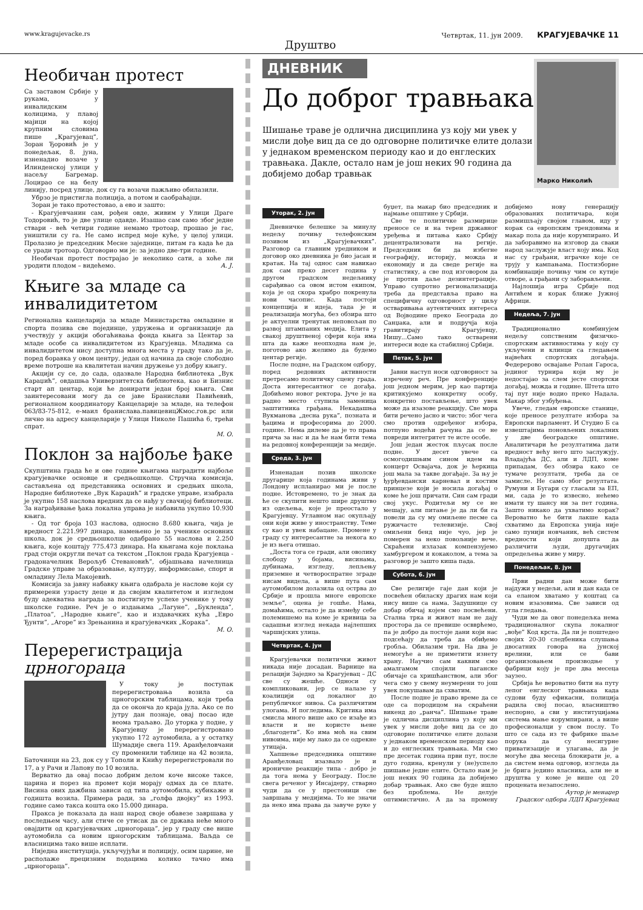www.kragujevacke.rs
Друштво Четвртак, 11. јун 2009. КРАГУЈЕВАЧКЕ 11
Необичан протест
Са заставом Србије у рукама, у инвалидским колицима, у плавој мајици на којој крупним словима пише „Крагујевац”, Зоран Ђоровић је у понедељак, 8. јуна, изненадио возаче у Илинденској улици у насељу Багремар. Лоцирао се на белу линију, посред улице, док су га возачи пажљиво обилазили.
Убрзо је пристигла полиција, а потом и саобраћајци.
Зоран је тако протестовао, а ево и зашто:
- Крагујевчанин сам, рођен овде, живим у Улици Драге Тодоровић, то је две улице одавде. Изашао сам само због једне ствари - већ четири године немамо тротоар, прошао је гас, уништили су га. Не само испред моје куће, у целој улици. Пролазио је председник Месне заједнице, питам га када ће да се уради тротоар. Одговорио ми је: за једно две-три године.
Необичан протест пострајао је неколико сати, а хоће ли уродити плодом – видећемо. А. Ј.
Књиге за младе са инвалидитетом
Регионална канцеларија за младе Министарства омладине и спорта позива све појединце, удружења и организације да учествују у акцији обогаћивања фонда књига за Центар за младе особе са инвалидитетом из Крагујевца. Младима са инвалидитетом нису доступна многа места у граду тако да је, поред боравка у овом центру, један од начина да своје слободно време потроше на квалитетан начин дружење уз добру књигу.
Акцији су се, до сада, одазвале Народна библиотека „Вук Караџић”, овдашња Универзитетска библиотека, као и Бизнис старт ап центар, који ће донирати један број књига. Сви заинтересовани могу да се јаве Бранислави Павићевић, регионалном координатору Канцеларије за младе, на телефон 063/83-75-812, е-маил бранислава.павицевицЖмос.гов.рс или лично на адресу канцеларије у Улици Николе Пашића 6, трећи спрат.
М. О.
Поклон за најбоље ђаке
Скупштина града ће и ове године књигама наградити најбоље крагујевачке основце и средњошколце. Стручна комисија, састављена од представника основних и средњих школа, Народне библиотеке „Вук Караџић” и градске управе, изабрала је укупно 158 наслова вредних да се нађу у свачијој библиотеци. За награђивање ђака локална управа је набавила укупно 10.930 књига.
- Од тог броја 103 наслова, односно 8.680 књига, чија је вредност 2.221.997 динара, намењено је за ученике основних школа, док је средњошколце одабрано 55 наслова и 2.250 књига, које коштају 775.473 динара. На књигама које поклања град стоји округли печат са текстом „Поклон града Крагујевца - градоначелник Верољуб Стевановић”, објашњава начелница Градске управе за образовање, културу, информисање, спорт и омладину Лела Макојевић.
Комисија за јавну набавку књига одабрала је наслове који су примерени узрасту деце и да својим квалитетом и изгледом буду адекватна награда за постигнуте успехе ученике у току школске године. Реч је о издањима „Лагуне”, „Букленда”, „Платоа”, „Народне књиге”, као и издавачких кућа „Евро Ђунти”, „Агоре” из Зрењанина и крагујевачких „Корака”.
М. О.
Перерегистрација црногораца
У току је поступак перерегистровања возила са црногорским таблицама, који треба да се оконча до краја јула. Ако се по јутру дан познаје, овај посао иде веома траљаво. До уторка у подне, у Крагујевцу је перерегистровано укупно 172 аутомобила, а у остатку Шумадије свега 119. Аранђеловчани су променили таблице на 42 возила, Баточинци на 23, док су у Тополи и Книћу перерегистровали по 17, а у Рачи и Лапову по 10 возила.
Верватно да овај посао добрим делом коче високе таксе, царина и порез на промет који морају одмах да се плате. Висина ових дажбина зависи од типа аутомобила, кубикаже и годишта возила. Примера ради, за „голфа двојку” из 1993. године само такса кошта око 15.000 динара.
Пракса је показала да наш народ своје обавезе завршава у последњем часу, али стиче се утисак да се држава неће много овајдити од крагујевачких „црногораца”, јер у граду све више аутомобила са новим црногорским таблицама. Ваљда се власницима тако више исплати.
Ниједна институција, укључујући и полицију, осим царине, не располаже прецизним подацима колико тачно има „црногораца”.
ДНЕВНИК
До доброг травњака
Шишање траве је одлична дисциплина уз коју ми увек у мисли дође виц да се до одговорне политичке елите долази у једнаком временском периоду као и до енглеских травњака. Дакле, остало нам је још неких 90 година да добијемо добар травњак
Марко Николић
Уторак, 2. јун
Дневничке белешке за минулу недељу почињу телефонским позивом из „Крагујевачких”. Разговор са главним уредником и договор око дневника је био јасан и кратак. На тај однос сам навикао док сам преко десет година у другом градском недељнику сарађивао са овом истом екипом, која је од скора храбро покренула нови часопис. Када постоји концепција и идеја, тада је и реализација могућа, без обзира што је актуелни тренутак неповољан по развој штампаних медија. Елита у свакој друштвеној сфери која има шта да каже неопходна нам је, поготово ако желимо да будемо центар регије.
После подне, на Градском одбору, поред редовних активности претресамо политичку сцену града. Доста интересантног се догађа. Добићемо новог ректора. Јуче је на радно место ступила заменица заштитника грађана. Некадашња Вукманова „десна рука”, позната и ђацима и професорима до 2000. године. Нема дилеме да је то права прича за нас и да ће нам бити тема на редовној конференцији за медије.
Среда, 3. јун
Изненадан позив школске другарице која годинама живи у Лондону испланирао ми је после подне. Истовремено, то је знак да ће се скупити нешто шире друштво из одељења, које је преостало у Крагујевцу. Углавном нас окупљају они који живе у иностранству. Теме су као и увек набацане. Промене у граду су интересантне за некога ко је из њега отишао.
„Доста тога се гради, али оволику слободу у бојама, висинама, дубинама, изгледу, лепљењу приземне и четвороспратне зграде нисам видела, а више пута сам аутомобилом долазила од острва до Србије и прошла многе европске земље”, оцена је гошће. Нама, домаћима, остало је да између себе полемишемо на коме је кривица за садашњи изглед некада најлепших чаршијских улица.
Четвртак, 4. јун
Крагујевачки политички живот никада није досадан. Варнице на релацији Заједно за Крагујевац – ДС све су жешће. Односи су компликовани, јер се налазе у коалицији од локалног до републичког нивоа. Са различитим улогама. И погледима. Критика има смисла много више ако се изађе из власти и не користе њене „благодети”. Ко има моћ на свим нивоима, није му лако да се одрекне утицаја.
Хапшење председника општине Аранђеловац изазвало је и ироничне реакције типа - добро је да тога нема у Београду. После свега реченог у Инсајдеру, стварно чуди да се у престоници све завршава у медијима. То не значи да неко има права да завуче руке у буџет, па макар био председник и најмање општине у Србији.
Све те политичке размирице преносе се и на терен државног уређења и питања како Србију децентрализовати на регије. Председник би да избегне географију, историју, можда и економију и да сведе регије на статистику, а све под изговором да је против даље дезинтеграције. Управо супротно регионализација треба да представља право на специфичну одговорност у циљу остваривања аутентичних интереса од Војводине преко Београда до Санџака, али и подручја која гравитирају Крагујевцу, Нишу...Само тако остварени интереси воде ка стабилној Србији.
Петак, 5. јун
Јавни наступ носи одговорност за изречену реч. Пре конференције још једном мерим, јер као партија критикујемо конкретну особу, конкретно постављење, што увек може да изазове реакцију. Све мора бити речено јасно и чисто: због чега смо против одређеног избора, потпуно водећи рачуна да се не повреди интегритет те исте особе.
Још један жесток пљусак после подне. У десет увече са осмогодишњим сином идем на концерт Освајача, док је ћеркица још мала за такве догађаје. За њу је ђурђевдански карневал и костим принцезе који је носила догађај о коме ће још причати. Син сам гради свој укус. Родитељи му се не мешају, али питање је да ли би га повели да су му омиљене песме са ружичасте телевизије. Свој омиљени бенд није чуо, јер је померен за неко повољније вече. Скраћени излазак компензујемо хамбургером и кокаколом, а тема за разговор је зашто киша пада.
Субота, 6. јун
Све религије гаје дан који је посвећен обиласку драгих нам који нису више са нама. Задушнице су добар обичај којем смо посвећени. Стална трка и живот нам не дају простора да се превише освврћемо, па је добро да постоје дани који нас подсећају да треба да обиђемо гробља. Обилазим три. На два је немогуће а не приметити изнету храну. Научио сам каквим смо амалгамом спојили паганске обичаје са хришћанством, али због чега смо у свему неумерени то још увек покушавам да схватим.
После подне је право време да се оде са породицом на скраћени викенд до „ранча”. Шишање траве је одлична дисциплина уз коју ми увек у мисли дође виц да се до одговорне политичке елите долази у једнаком временском периоду као и до енглеских травњака. Ми смо пре десетак година први пут, после дуго година, кренули у (не)успело шишање једне елите. Остало нам је још неких 90 година да добијемо добар травњак. Ако све буде ишло без проблема. Не делује оптимистично. А да за промену добијемо нову генерацију образованих политичара, који размишљају својом главом, иду у корак са европским трендовима и макар пола да није корумпирано. И да заборавимо на изговор да сваки народ заслужује власт коју има. Код нас су грађани, играчке које се трују у кампањама. Постизборне комбинације почињу чим се кутије отворе, а грађани су заборављени.
Најлошија игра Србије под Антићем и корак ближе Јужној Африци.
Недеља, 7. јун
Традиционално комбинујем недељу сопственим физичко-спортским активностима у коју су укључени и клинци са гледањем највећих спортских догађаја. Федерерово освајање Ролан Гароса, јединог турнира који му је недостајао за слем јесте спортски догађај, можда и године. Штета што тај пут није водио преко Надала. Макар због узбуђења.
Увече, гледам европске станице, које преносе резултате избора за Европски парламент. И Студио Б са извештајима поновљених локалних у две београдске општине. Аналитичари ће резултатима дати вредност већу него што заслужују. Владајућа ДС, али и ЛДП, коме припадам, без обзира како се тумаче резултати, треба да се замисле. Не само због резултата. Румуни и Бугари су гласали за ЕП, ми, сада је то извесно, нећемо имати ту шансу ни за пет година. Зашто никако да ухватимо корак? Вероватно ће бити лакше када схватимо да Европска унија није само пунији новчаник, већ систем вредности који допушта да различити људи, другачијих опредељења живе у миру.
Понедељак, 8. јун
Први радни дан може бити најдужи у недељи, али и дан када се са еланом хватамо у коштац са новим изазовима. Све зависи од угла гледања.
Чуди ме да овог понедељка нема традиционалног скупа локалног „вође” Код крста. Да ли је поштедео својих 20-30 следбеника слушања двосатних говора на јунској врелини, или се бави организовањем производње у фабрици коју је пре два месеца заузео.
Србија ће вероватно бити на путу лепог енглеског травњака када судови буду ефикасни, полиција радила свој посао, власништво неспорно, а сви у институцијама система мање корумпирани, а више професионалци у свом послу. То што се сада из те фабрике шаље порука да су несигурне приватизације и улагања, да је могуће два месеца блокирати је, а да систем нема одговор, изгледа да је брига једино власника, али не и друштва у коме је више од 20 процената незапослено.
Аутор је менаџер
Градског одбора ЛДП Крагујевац